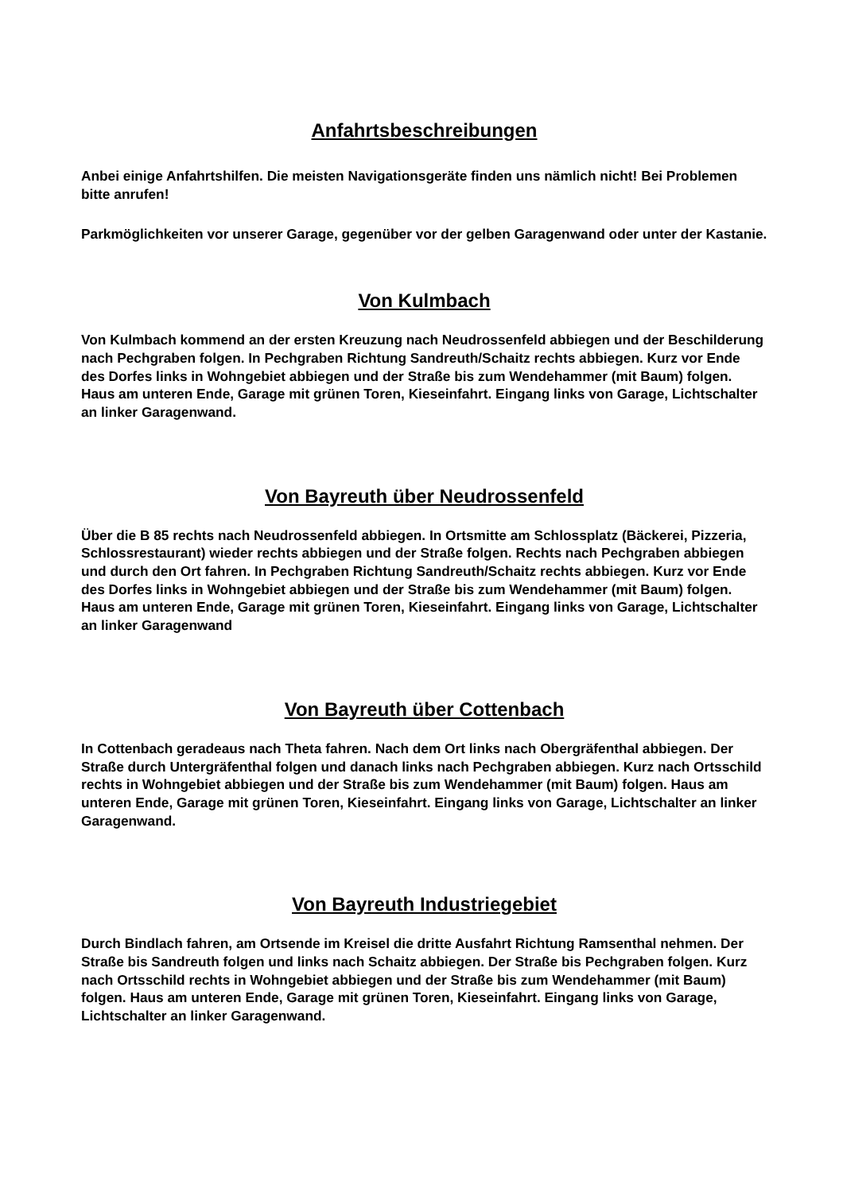Anfahrtsbeschreibungen
Anbei einige Anfahrtshilfen. Die meisten Navigationsgeräte finden uns nämlich nicht! Bei Problemen bitte anrufen!
Parkmöglichkeiten vor unserer Garage, gegenüber vor der gelben Garagenwand oder unter der Kastanie.
Von Kulmbach
Von Kulmbach kommend an der ersten Kreuzung nach Neudrossenfeld abbiegen und der Beschilderung nach Pechgraben folgen. In Pechgraben Richtung Sandreuth/Schaitz rechts abbiegen. Kurz vor Ende des Dorfes links in Wohngebiet abbiegen und der Straße bis zum Wendehammer (mit Baum) folgen. Haus am unteren Ende, Garage mit grünen Toren, Kieseinfahrt. Eingang links von Garage, Lichtschalter an linker Garagenwand.
Von Bayreuth über Neudrossenfeld
Über die B 85 rechts nach Neudrossenfeld abbiegen. In Ortsmitte am Schlossplatz (Bäckerei, Pizzeria, Schlossrestaurant) wieder rechts abbiegen und der Straße folgen. Rechts nach Pechgraben abbiegen und durch den Ort fahren. In Pechgraben Richtung Sandreuth/Schaitz rechts abbiegen. Kurz vor Ende des Dorfes links in Wohngebiet abbiegen und der Straße bis zum Wendehammer (mit Baum) folgen. Haus am unteren Ende, Garage mit grünen Toren, Kieseinfahrt. Eingang links von Garage, Lichtschalter an linker Garagenwand
Von Bayreuth über Cottenbach
In Cottenbach geradeaus nach Theta fahren. Nach dem Ort links nach Obergräfenthal abbiegen. Der Straße durch Untergräfenthal folgen und danach links nach Pechgraben abbiegen. Kurz nach Ortsschild rechts in Wohngebiet abbiegen und der Straße bis zum Wendehammer (mit Baum) folgen. Haus am unteren Ende, Garage mit grünen Toren, Kieseinfahrt. Eingang links von Garage, Lichtschalter an linker Garagenwand.
Von Bayreuth Industriegebiet
Durch Bindlach fahren, am Ortsende im Kreisel die dritte Ausfahrt Richtung Ramsenthal nehmen. Der Straße bis Sandreuth folgen und links nach Schaitz abbiegen. Der Straße bis Pechgraben folgen. Kurz nach Ortsschild rechts in Wohngebiet abbiegen und der Straße bis zum Wendehammer (mit Baum) folgen. Haus am unteren Ende, Garage mit grünen Toren, Kieseinfahrt. Eingang links von Garage, Lichtschalter an linker Garagenwand.